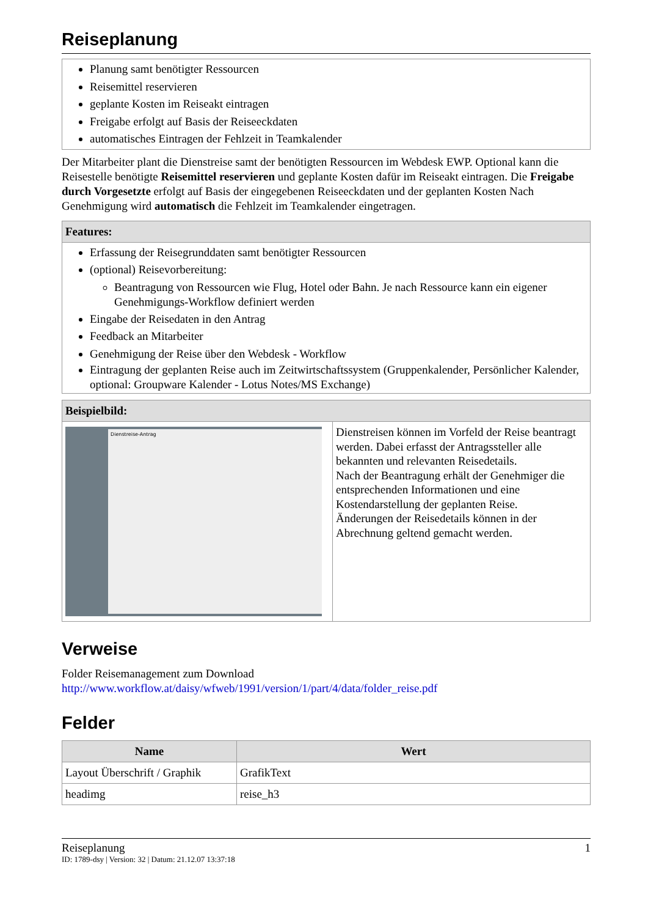Reiseplanung
Planung samt benötigter Ressourcen
Reisemittel reservieren
geplante Kosten im Reiseakt eintragen
Freigabe erfolgt auf Basis der Reiseeckdaten
automatisches Eintragen der Fehlzeit in Teamkalender
Der Mitarbeiter plant die Dienstreise samt der benötigten Ressourcen im Webdesk EWP. Optional kann die Reisestelle benötigte Reisemittel reservieren und geplante Kosten dafür im Reiseakt eintragen. Die Freigabe durch Vorgesetzte erfolgt auf Basis der eingegebenen Reiseeckdaten und der geplanten Kosten Nach Genehmigung wird automatisch die Fehlzeit im Teamkalender eingetragen.
Features:
Erfassung der Reisegrunddaten samt benötigter Ressourcen
(optional) Reisevorbereitung:
Beantragung von Ressourcen wie Flug, Hotel oder Bahn. Je nach Ressource kann ein eigener Genehmigungs-Workflow definiert werden
Eingabe der Reisedaten in den Antrag
Feedback an Mitarbeiter
Genehmigung der Reise über den Webdesk - Workflow
Eintragung der geplanten Reise auch im Zeitwirtschaftssystem (Gruppenkalender, Persönlicher Kalender, optional: Groupware Kalender - Lotus Notes/MS Exchange)
Beispielbild:
Dienstreise-Antrag
Dienstreisen können im Vorfeld der Reise beantragt werden. Dabei erfasst der Antragssteller alle bekannten und relevanten Reisedetails.
Nach der Beantragung erhält der Genehmiger die entsprechenden Informationen und eine Kostendarstellung der geplanten Reise.
Änderungen der Reisedetails können in der Abrechnung geltend gemacht werden.
Verweise
Folder Reisemanagement zum Download
http://www.workflow.at/daisy/wfweb/1991/version/1/part/4/data/folder_reise.pdf
Felder
| Name | Wert |
| --- | --- |
| Layout Überschrift / Graphik | GrafikText |
| headimg | reise_h3 |
Reiseplanung 1
ID: 1789-dsy | Version: 32 | Datum: 21.12.07 13:37:18